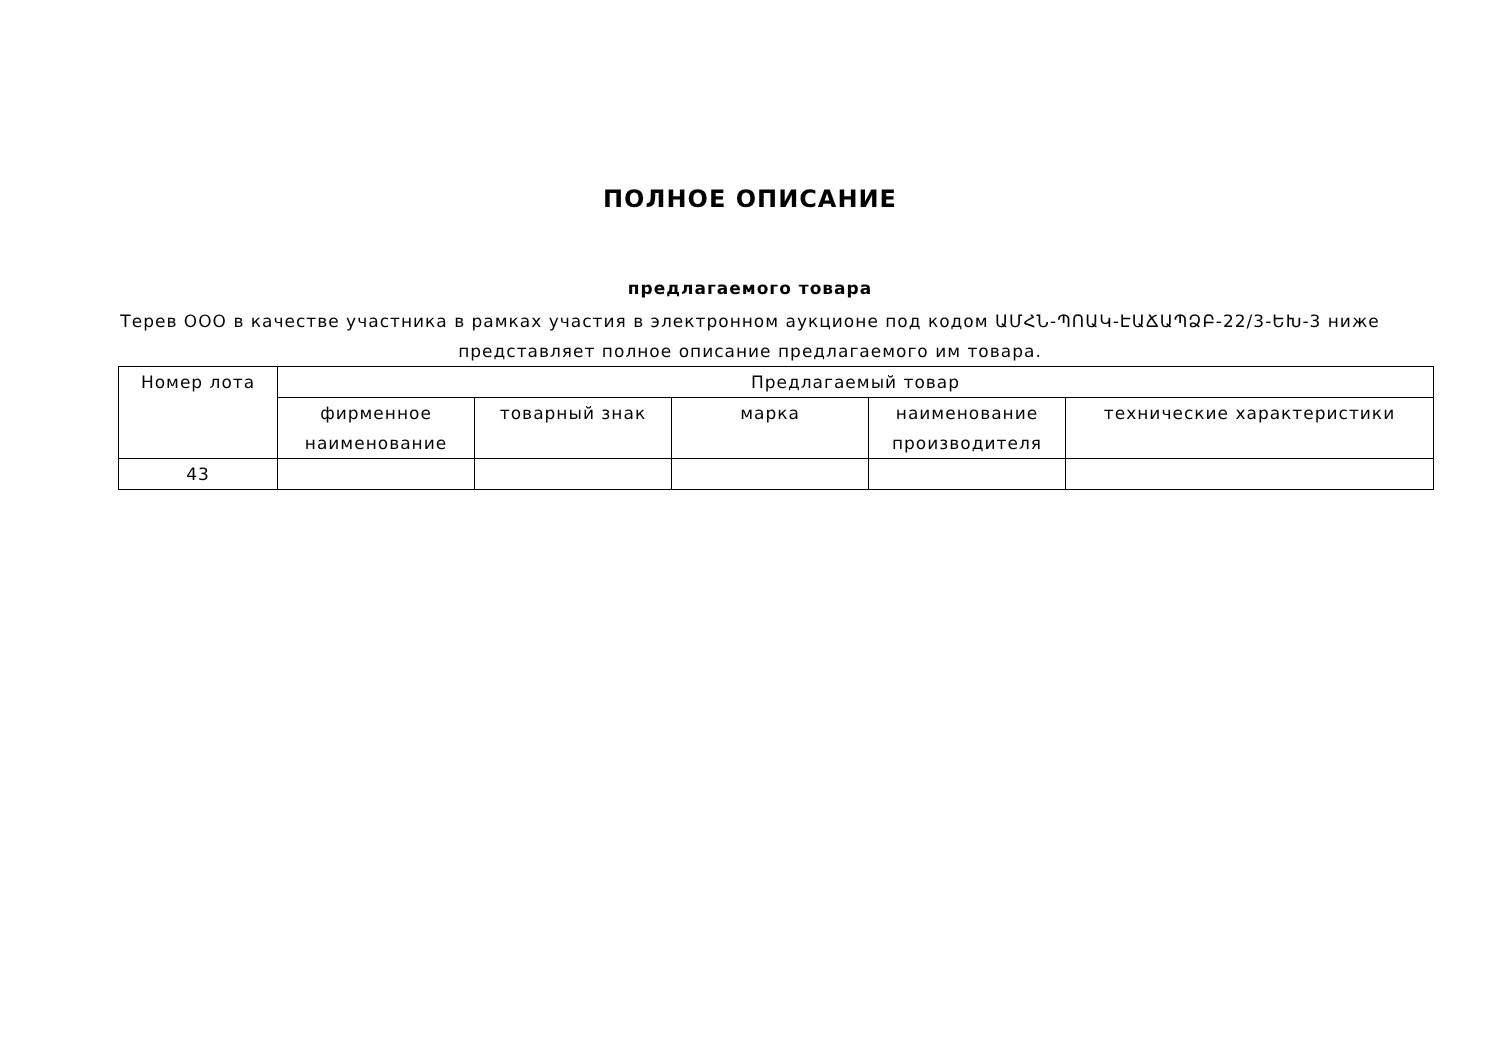ПОЛНОЕ ОПИСАНИЕ
предлагаемого товара
Терев ООО в качестве участника в рамках участия в электронном аукционе под кодом ԱՄՀՆ-ՊՈԱԿ-ԷԱՃԱՊՁԲ-22/3-ԵԽ-3 ниже представляет полное описание предлагаемого им товара.
| Номер лота | Предлагаемый товар | | | | |
| --- | --- | --- | --- | --- | --- |
| | фирменное наименование | товарный знак | марка | наименование производителя | технические характеристики |
| 43 | | | | | |